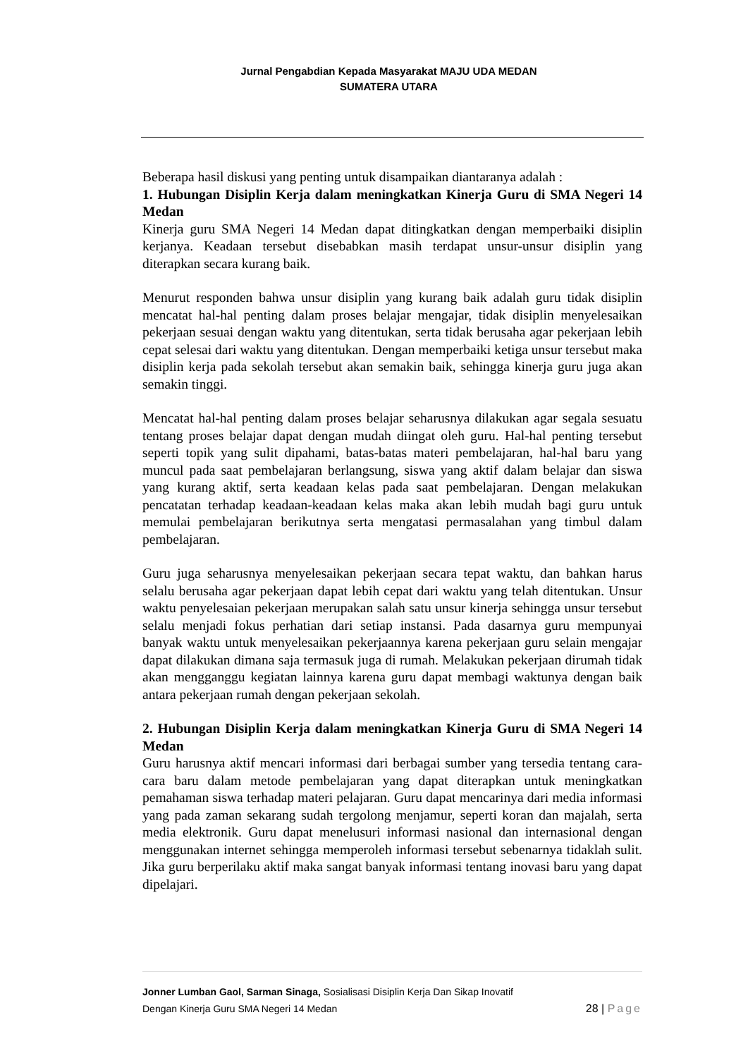Jurnal Pengabdian Kepada Masyarakat MAJU UDA MEDAN
SUMATERA UTARA
Beberapa hasil diskusi yang penting untuk disampaikan diantaranya adalah :
1. Hubungan Disiplin Kerja dalam meningkatkan Kinerja Guru di SMA Negeri 14 Medan
Kinerja guru SMA Negeri 14 Medan dapat ditingkatkan dengan memperbaiki disiplin kerjanya. Keadaan tersebut disebabkan masih terdapat unsur-unsur disiplin yang diterapkan secara kurang baik.
Menurut responden bahwa unsur disiplin yang kurang baik adalah guru tidak disiplin mencatat hal-hal penting dalam proses belajar mengajar, tidak disiplin menyelesaikan pekerjaan sesuai dengan waktu yang ditentukan, serta tidak berusaha agar pekerjaan lebih cepat selesai dari waktu yang ditentukan. Dengan memperbaiki ketiga unsur tersebut maka disiplin kerja pada sekolah tersebut akan semakin baik, sehingga kinerja guru juga akan semakin tinggi.
Mencatat hal-hal penting dalam proses belajar seharusnya dilakukan agar segala sesuatu tentang proses belajar dapat dengan mudah diingat oleh guru. Hal-hal penting tersebut seperti topik yang sulit dipahami, batas-batas materi pembelajaran, hal-hal baru yang muncul pada saat pembelajaran berlangsung, siswa yang aktif dalam belajar dan siswa yang kurang aktif, serta keadaan kelas pada saat pembelajaran. Dengan melakukan pencatatan terhadap keadaan-keadaan kelas maka akan lebih mudah bagi guru untuk memulai pembelajaran berikutnya serta mengatasi permasalahan yang timbul dalam pembelajaran.
Guru juga seharusnya menyelesaikan pekerjaan secara tepat waktu, dan bahkan harus selalu berusaha agar pekerjaan dapat lebih cepat dari waktu yang telah ditentukan. Unsur waktu penyelesaian pekerjaan merupakan salah satu unsur kinerja sehingga unsur tersebut selalu menjadi fokus perhatian dari setiap instansi. Pada dasarnya guru mempunyai banyak waktu untuk menyelesaikan pekerjaannya karena pekerjaan guru selain mengajar dapat dilakukan dimana saja termasuk juga di rumah. Melakukan pekerjaan dirumah tidak akan mengganggu kegiatan lainnya karena guru dapat membagi waktunya dengan baik antara pekerjaan rumah dengan pekerjaan sekolah.
2. Hubungan Disiplin Kerja dalam meningkatkan Kinerja Guru di SMA Negeri 14 Medan
Guru harusnya aktif mencari informasi dari berbagai sumber yang tersedia tentang cara-cara baru dalam metode pembelajaran yang dapat diterapkan untuk meningkatkan pemahaman siswa terhadap materi pelajaran. Guru dapat mencarinya dari media informasi yang pada zaman sekarang sudah tergolong menjamur, seperti koran dan majalah, serta media elektronik. Guru dapat menelusuri informasi nasional dan internasional dengan menggunakan internet sehingga memperoleh informasi tersebut sebenarnya tidaklah sulit. Jika guru berperilaku aktif maka sangat banyak informasi tentang inovasi baru yang dapat dipelajari.
Jonner Lumban Gaol, Sarman Sinaga, Sosialisasi Disiplin Kerja Dan Sikap Inovatif
Dengan Kinerja Guru SMA Negeri 14 Medan 28 | Page